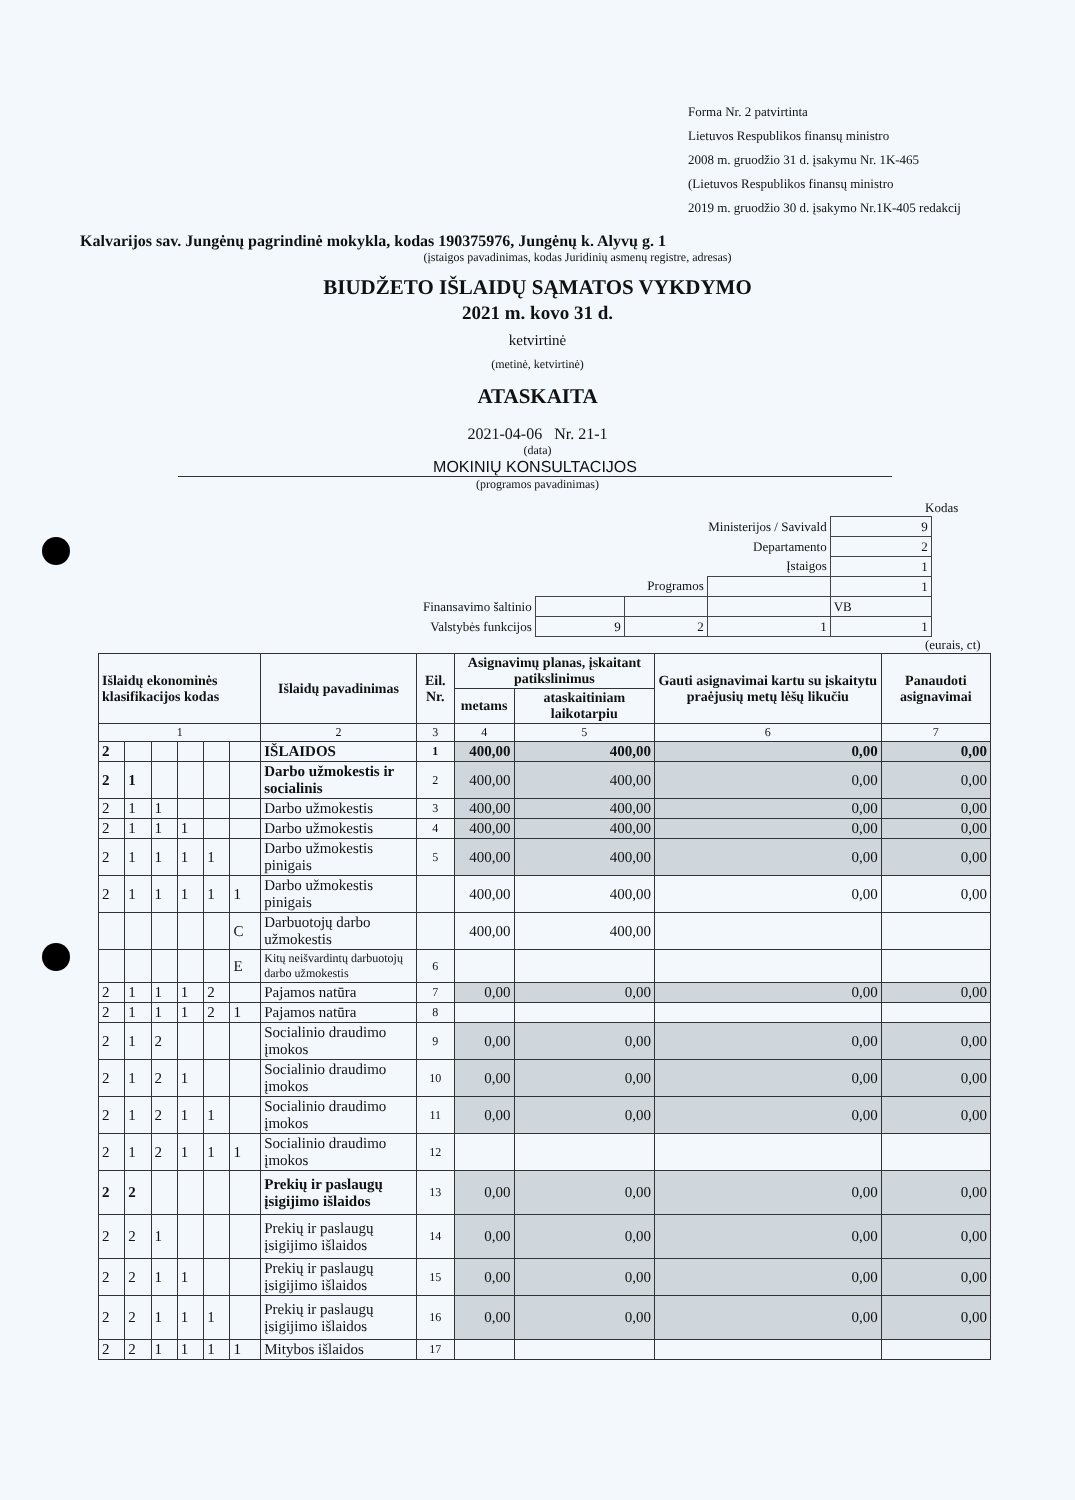Forma Nr. 2 patvirtinta
Lietuvos Respublikos finansų ministro
2008 m. gruodžio 31 d. įsakymu Nr. 1K-465
(Lietuvos Respublikos finansų ministro
2019 m. gruodžio 30 d. įsakymo Nr.1K-405 redakcij
Kalvarijos sav. Jungėnų pagrindinė mokykla, kodas 190375976, Jungėnų k. Alyvų g. 1
(įstaigos pavadinimas, kodas Juridinių asmenų registre, adresas)
BIUDŽETO IŠLAIDŲ SĄMATOS VYKDYMO
2021 m. kovo 31 d.
ketvirtinė
(metinė, ketvirtinė)
ATASKAITA
2021-04-06 Nr. 21-1
(data)
MOKINIŲ KONSULTACIJOS
(programos pavadinimas)
Kodas
| Ministerijos / Savivald | | | | 9 |
| Departamento | | | | 2 |
| Įstaigos | | | | 1 |
| Programos | | | | 1 |
| Finansavimo šaltinio | | | | VB |
| Valstybės funkcijos | 9 | 2 | 1 | 1 |
(eurais, ct)
| Išlaidų ekonominės klasifikacijos kodas | | | | | | Išlaidų pavadinimas | Eil. Nr. | Asignavimų planas, įskaitant patikslinimus | | Gauti asignavimai kartu su įskaitytu praėjusių metų lėšų likučiu | Panaudoti asignavimai |
| --- | --- | --- | --- | --- | --- | --- | --- | --- | --- | --- | --- |
| | | | | | | | | metams | ataskaitiniam laikotarpiu | | |
| 1 | | | | | | 2 | 3 | 4 | 5 | 6 | 7 |
| 2 | | | | | | IŠLAIDOS | 1 | 400,00 | 400,00 | 0,00 | 0,00 |
| 2 | 1 | | | | | Darbo užmokestis ir socialinis | 2 | 400,00 | 400,00 | 0,00 | 0,00 |
| 2 | 1 | 1 | | | | Darbo užmokestis | 3 | 400,00 | 400,00 | 0,00 | 0,00 |
| 2 | 1 | 1 | 1 | | | Darbo užmokestis | 4 | 400,00 | 400,00 | 0,00 | 0,00 |
| 2 | 1 | 1 | 1 | 1 | | Darbo užmokestis pinigais | 5 | 400,00 | 400,00 | 0,00 | 0,00 |
| 2 | 1 | 1 | 1 | 1 | 1 | Darbo užmokestis pinigais | | 400,00 | 400,00 | 0,00 | 0,00 |
| | | | | | C | Darbuotojų darbo užmokestis | | 400,00 | 400,00 | | |
| | | | | | E | Kitų neišvardintų darbuotojų darbo užmokestis | 6 | | | | |
| 2 | 1 | 1 | 1 | 2 | | Pajamos natūra | 7 | 0,00 | 0,00 | 0,00 | 0,00 |
| 2 | 1 | 1 | 1 | 2 | 1 | Pajamos natūra | 8 | | | | |
| 2 | 1 | 2 | | | | Socialinio draudimo įmokos | 9 | 0,00 | 0,00 | 0,00 | 0,00 |
| 2 | 1 | 2 | 1 | | | Socialinio draudimo įmokos | 10 | 0,00 | 0,00 | 0,00 | 0,00 |
| 2 | 1 | 2 | 1 | 1 | | Socialinio draudimo įmokos | 11 | 0,00 | 0,00 | 0,00 | 0,00 |
| 2 | 1 | 2 | 1 | 1 | 1 | Socialinio draudimo įmokos | 12 | | | | |
| 2 | 2 | | | | | Prekių ir paslaugų įsigijimo išlaidos | 13 | 0,00 | 0,00 | 0,00 | 0,00 |
| 2 | 2 | 1 | | | | Prekių ir paslaugų įsigijimo išlaidos | 14 | 0,00 | 0,00 | 0,00 | 0,00 |
| 2 | 2 | 1 | 1 | | | Prekių ir paslaugų įsigijimo išlaidos | 15 | 0,00 | 0,00 | 0,00 | 0,00 |
| 2 | 2 | 1 | 1 | 1 | | Prekių ir paslaugų įsigijimo išlaidos | 16 | 0,00 | 0,00 | 0,00 | 0,00 |
| 2 | 2 | 1 | 1 | 1 | 1 | Mitybos išlaidos | 17 | | | | |